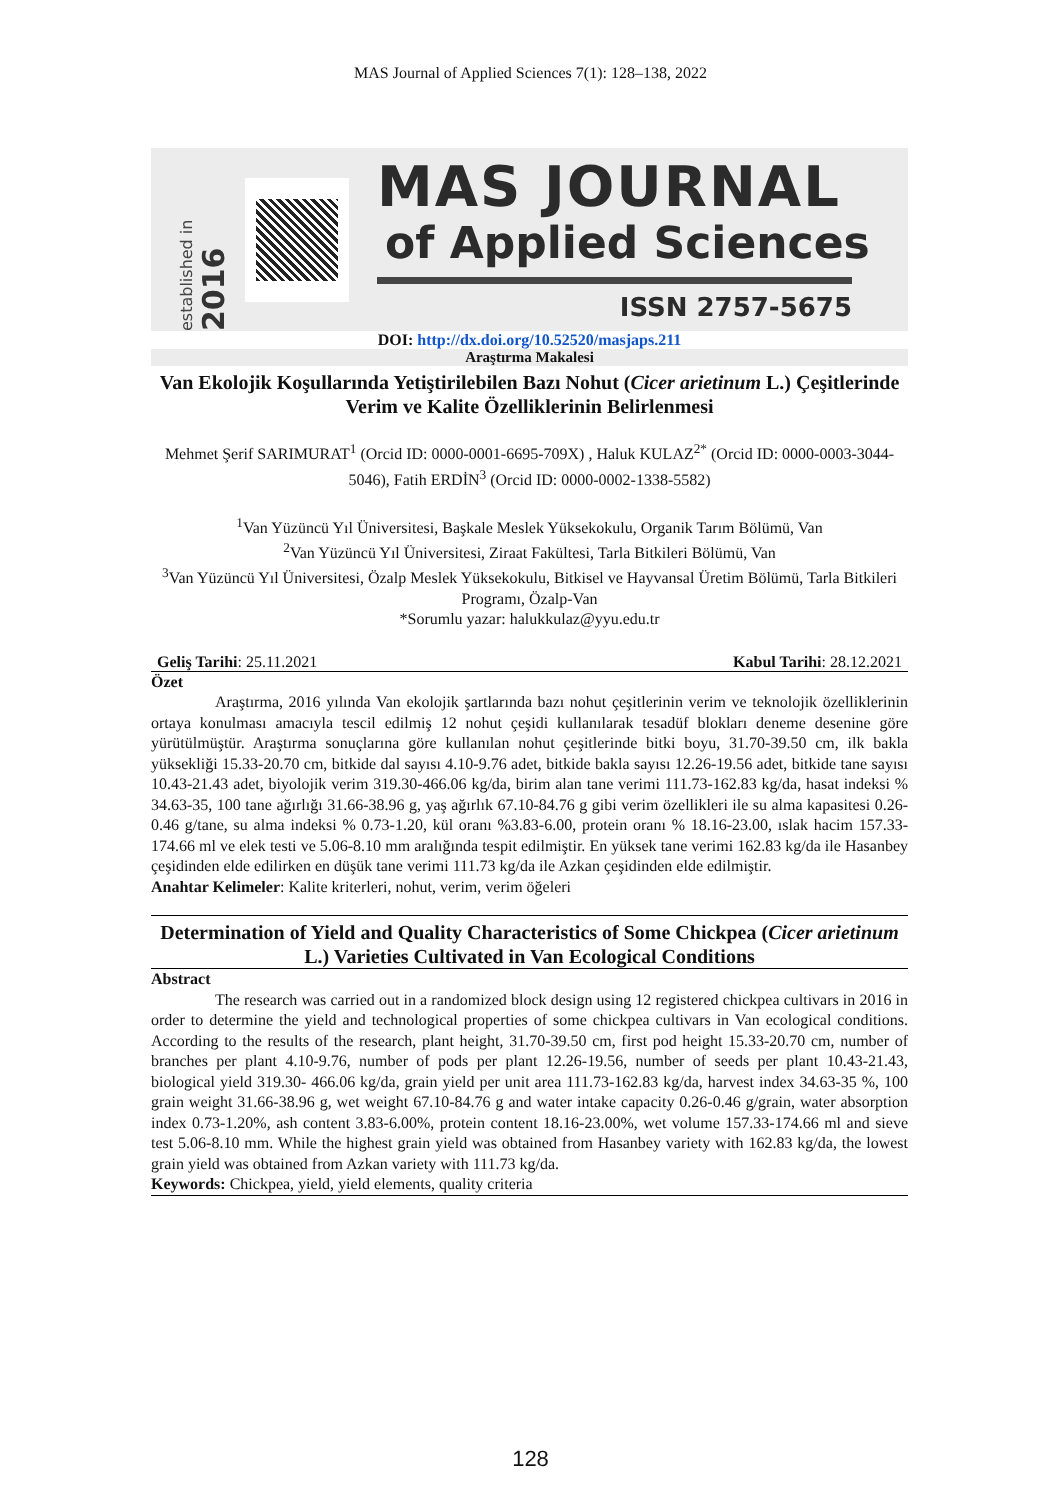MAS Journal of Applied Sciences 7(1): 128–138, 2022
established in 2016
MAS JOURNAL
of Applied Sciences
ISSN 2757-5675
DOI: http://dx.doi.org/10.52520/masjaps.211
Araştırma Makalesi
Van Ekolojik Koşullarında Yetiştirilebilen Bazı Nohut (Cicer arietinum L.) Çeşitlerinde Verim ve Kalite Özelliklerinin Belirlenmesi
Mehmet Şerif SARIMURAT<sup>1</sup> (Orcid ID: 0000-0001-6695-709X) , Haluk KULAZ<sup>2*</sup> (Orcid ID: 0000-0003-3044-5046), Fatih ERDİN<sup>3</sup> (Orcid ID: 0000-0002-1338-5582)
<sup>1</sup> Van Yüzüncü Yıl Üniversitesi, Başkale Meslek Yüksekokulu, Organik Tarım Bölümü, Van
<sup>2</sup> Van Yüzüncü Yıl Üniversitesi, Ziraat Fakültesi, Tarla Bitkileri Bölümü, Van
<sup>3</sup> Van Yüzüncü Yıl Üniversitesi, Özalp Meslek Yüksekokulu, Bitkisel ve Hayvansal Üretim Bölümü, Tarla Bitkileri Programı, Özalp-Van
*Sorumlu yazar: halukkulaz@yyu.edu.tr
Geliş Tarihi: 25.11.2021 Kabul Tarihi: 28.12.2021
Özet
Araştırma, 2016 yılında Van ekolojik şartlarında bazı nohut çeşitlerinin verim ve teknolojik özelliklerinin ortaya konulması amacıyla tescil edilmiş 12 nohut çeşidi kullanılarak tesadüf blokları deneme desenine göre yürütülmüştür. Araştırma sonuçlarına göre kullanılan nohut çeşitlerinde bitki boyu, 31.70-39.50 cm, ilk bakla yüksekliği 15.33-20.70 cm, bitkide dal sayısı 4.10-9.76 adet, bitkide bakla sayısı 12.26-19.56 adet, bitkide tane sayısı 10.43-21.43 adet, biyolojik verim 319.30-466.06 kg/da, birim alan tane verimi 111.73-162.83 kg/da, hasat indeksi % 34.63-35, 100 tane ağırlığı 31.66-38.96 g, yaş ağırlık 67.10-84.76 g gibi verim özellikleri ile su alma kapasitesi 0.26-0.46 g/tane, su alma indeksi % 0.73-1.20, kül oranı %3.83-6.00, protein oranı % 18.16-23.00, ıslak hacim 157.33-174.66 ml ve elek testi ve 5.06-8.10 mm aralığında tespit edilmiştir. En yüksek tane verimi 162.83 kg/da ile Hasanbey çeşidinden elde edilirken en düşük tane verimi 111.73 kg/da ile Azkan çeşidinden elde edilmiştir.
Anahtar Kelimeler: Kalite kriterleri, nohut, verim, verim öğeleri
Determination of Yield and Quality Characteristics of Some Chickpea (Cicer arietinum L.) Varieties Cultivated in Van Ecological Conditions
Abstract
The research was carried out in a randomized block design using 12 registered chickpea cultivars in 2016 in order to determine the yield and technological properties of some chickpea cultivars in Van ecological conditions. According to the results of the research, plant height, 31.70-39.50 cm, first pod height 15.33-20.70 cm, number of branches per plant 4.10-9.76, number of pods per plant 12.26-19.56, number of seeds per plant 10.43-21.43, biological yield 319.30- 466.06 kg/da, grain yield per unit area 111.73-162.83 kg/da, harvest index 34.63-35 %, 100 grain weight 31.66-38.96 g, wet weight 67.10-84.76 g and water intake capacity 0.26-0.46 g/grain, water absorption index 0.73-1.20%, ash content 3.83-6.00%, protein content 18.16-23.00%, wet volume 157.33-174.66 ml and sieve test 5.06-8.10 mm. While the highest grain yield was obtained from Hasanbey variety with 162.83 kg/da, the lowest grain yield was obtained from Azkan variety with 111.73 kg/da.
Keywords: Chickpea, yield, yield elements, quality criteria
128